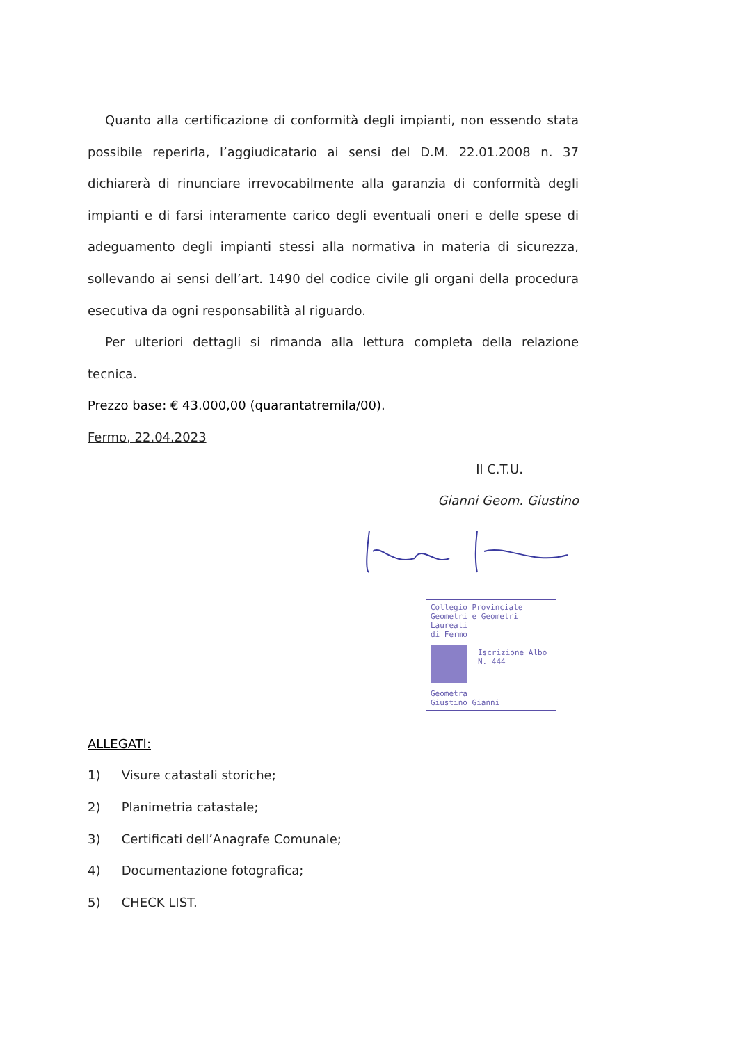Quanto alla certificazione di conformità degli impianti, non essendo stata possibile reperirla, l’aggiudicatario ai sensi del D.M. 22.01.2008 n. 37 dichiarerà di rinunciare irrevocabilmente alla garanzia di conformità degli impianti e di farsi interamente carico degli eventuali oneri e delle spese di adeguamento degli impianti stessi alla normativa in materia di sicurezza, sollevando ai sensi dell’art. 1490 del codice civile gli organi della procedura esecutiva da ogni responsabilità al riguardo.
Per ulteriori dettagli si rimanda alla lettura completa della relazione tecnica.
Prezzo base: € 43.000,00 (quarantatremila/00).
Fermo, 22.04.2023
Il C.T.U.
Gianni Geom. Giustino
Collegio Provinciale
Geometri e Geometri Laureati
di Fermo
Iscrizione Albo
N. 444
Geometra
Giustino Gianni
ALLEGATI:
1) Visure catastali storiche;
2) Planimetria catastale;
3) Certificati dell’Anagrafe Comunale;
4) Documentazione fotografica;
5) CHECK LIST.